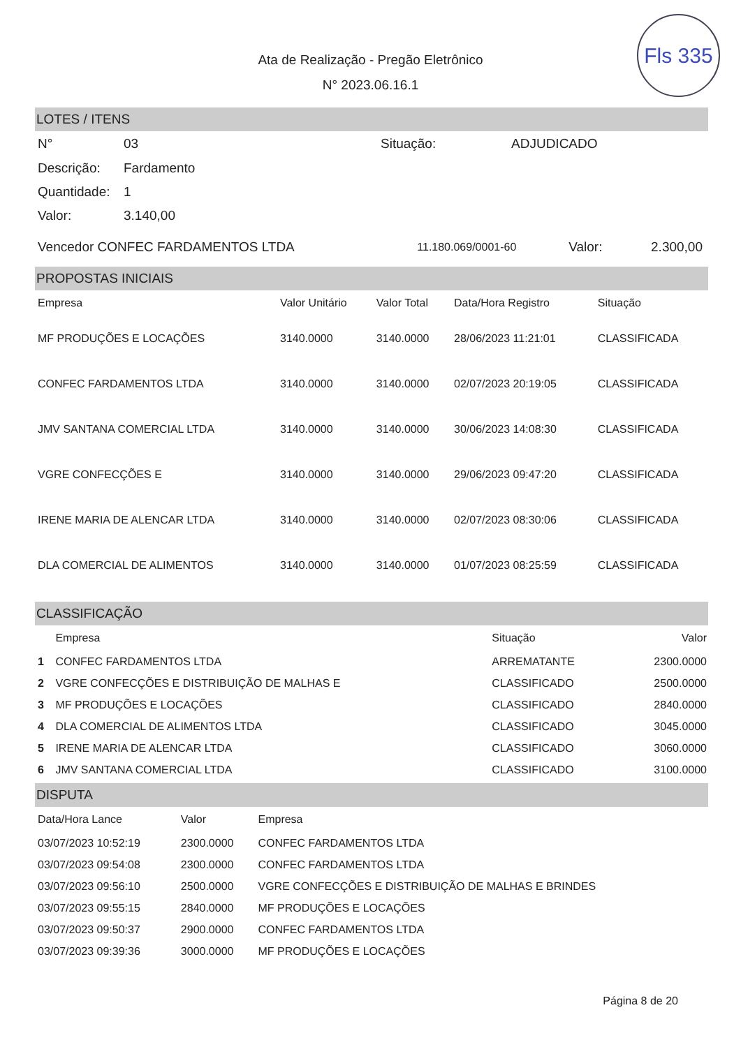Fls 335
Ata de Realização - Pregão Eletrônico
N° 2023.06.16.1
LOTES / ITENS
| N° | 03 | Situação: | ADJUDICADO |
| Descrição: | Fardamento | | |
| Quantidade: | 1 | | |
| Valor: | 3.140,00 | | |
| Vencedor CONFEC FARDAMENTOS LTDA | 11.180.069/0001-60 | Valor: | 2.300,00 |
PROPOSTAS INICIAIS
| Empresa | Valor Unitário | Valor Total | Data/Hora Registro | Situação |
| --- | --- | --- | --- | --- |
| MF PRODUÇÕES E LOCAÇÕES | 3140.0000 | 3140.0000 | 28/06/2023 11:21:01 | CLASSIFICADA |
| CONFEC FARDAMENTOS LTDA | 3140.0000 | 3140.0000 | 02/07/2023 20:19:05 | CLASSIFICADA |
| JMV SANTANA COMERCIAL LTDA | 3140.0000 | 3140.0000 | 30/06/2023 14:08:30 | CLASSIFICADA |
| VGRE CONFECÇÕES E | 3140.0000 | 3140.0000 | 29/06/2023 09:47:20 | CLASSIFICADA |
| IRENE MARIA DE ALENCAR LTDA | 3140.0000 | 3140.0000 | 02/07/2023 08:30:06 | CLASSIFICADA |
| DLA COMERCIAL DE ALIMENTOS | 3140.0000 | 3140.0000 | 01/07/2023 08:25:59 | CLASSIFICADA |
CLASSIFICAÇÃO
| | Empresa | Situação | Valor |
| --- | --- | --- | --- |
| 1 | CONFEC FARDAMENTOS LTDA | ARREMATANTE | 2300.0000 |
| 2 | VGRE CONFECÇÕES E DISTRIBUIÇÃO DE MALHAS E | CLASSIFICADO | 2500.0000 |
| 3 | MF PRODUÇÕES E LOCAÇÕES | CLASSIFICADO | 2840.0000 |
| 4 | DLA COMERCIAL DE ALIMENTOS LTDA | CLASSIFICADO | 3045.0000 |
| 5 | IRENE MARIA DE ALENCAR LTDA | CLASSIFICADO | 3060.0000 |
| 6 | JMV SANTANA COMERCIAL LTDA | CLASSIFICADO | 3100.0000 |
DISPUTA
| Data/Hora Lance | Valor | Empresa |
| --- | --- | --- |
| 03/07/2023 10:52:19 | 2300.0000 | CONFEC FARDAMENTOS LTDA |
| 03/07/2023 09:54:08 | 2300.0000 | CONFEC FARDAMENTOS LTDA |
| 03/07/2023 09:56:10 | 2500.0000 | VGRE CONFECÇÕES E DISTRIBUIÇÃO DE MALHAS E BRINDES |
| 03/07/2023 09:55:15 | 2840.0000 | MF PRODUÇÕES E LOCAÇÕES |
| 03/07/2023 09:50:37 | 2900.0000 | CONFEC FARDAMENTOS LTDA |
| 03/07/2023 09:39:36 | 3000.0000 | MF PRODUÇÕES E LOCAÇÕES |
Página 8 de 20